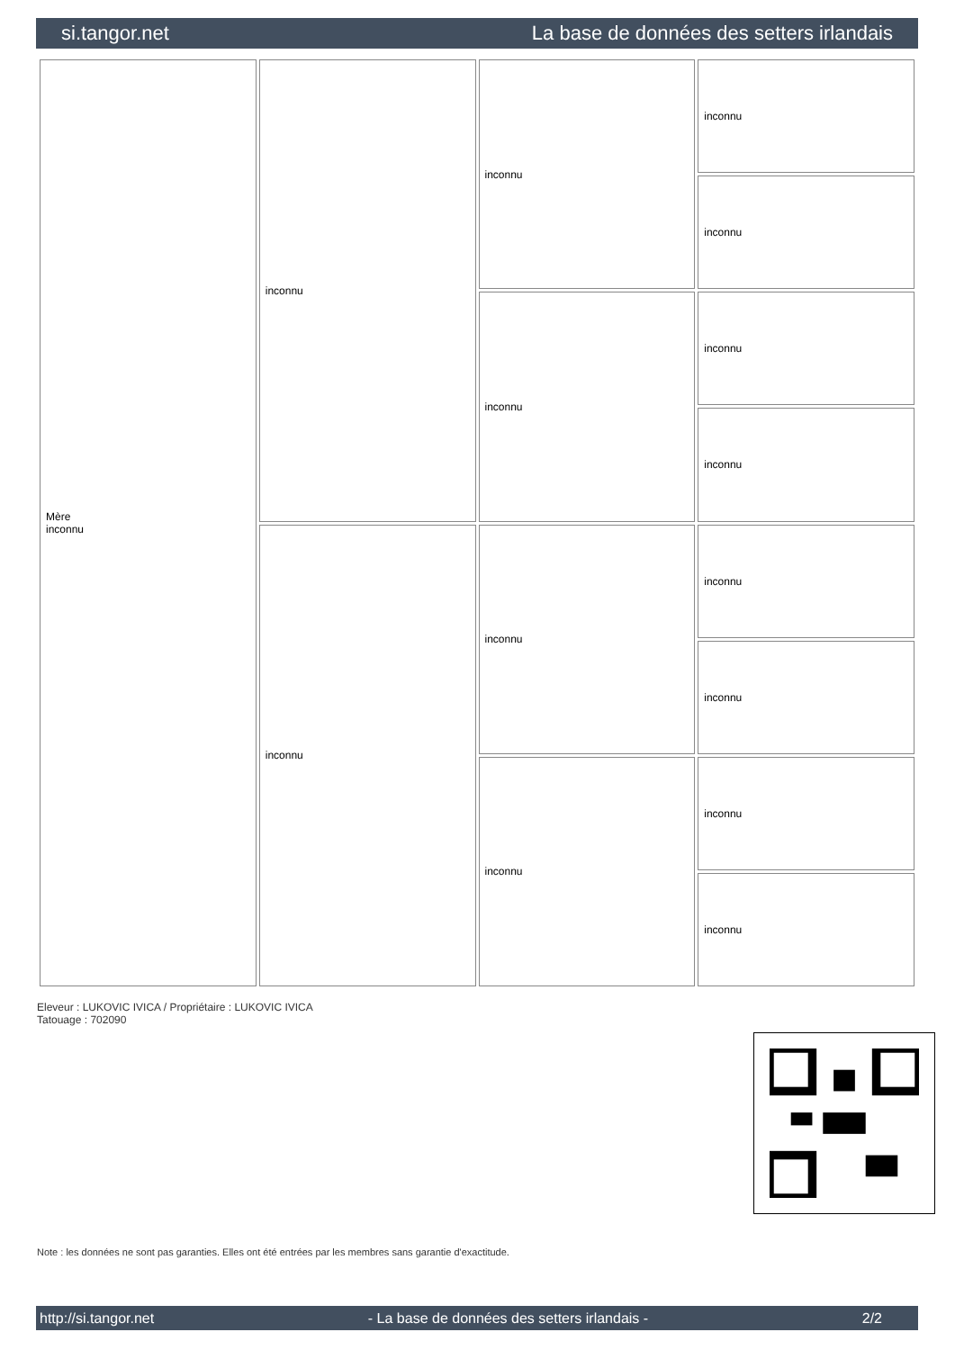si.tangor.net La base de données des setters irlandais
| Mère inconnu | inconnu | inconnu | inconnu |
| | | | inconnu |
| | | inconnu | inconnu |
| | | | inconnu |
| | inconnu | inconnu | inconnu |
| | | | inconnu |
| | | inconnu | inconnu |
| | | | inconnu |
Eleveur : LUKOVIC IVICA / Propriétaire : LUKOVIC IVICA
Tatouage : 702090
Note : les données ne sont pas garanties. Elles ont été entrées par les membres sans garantie d'exactitude.
http://si.tangor.net - La base de données des setters irlandais - 2/2